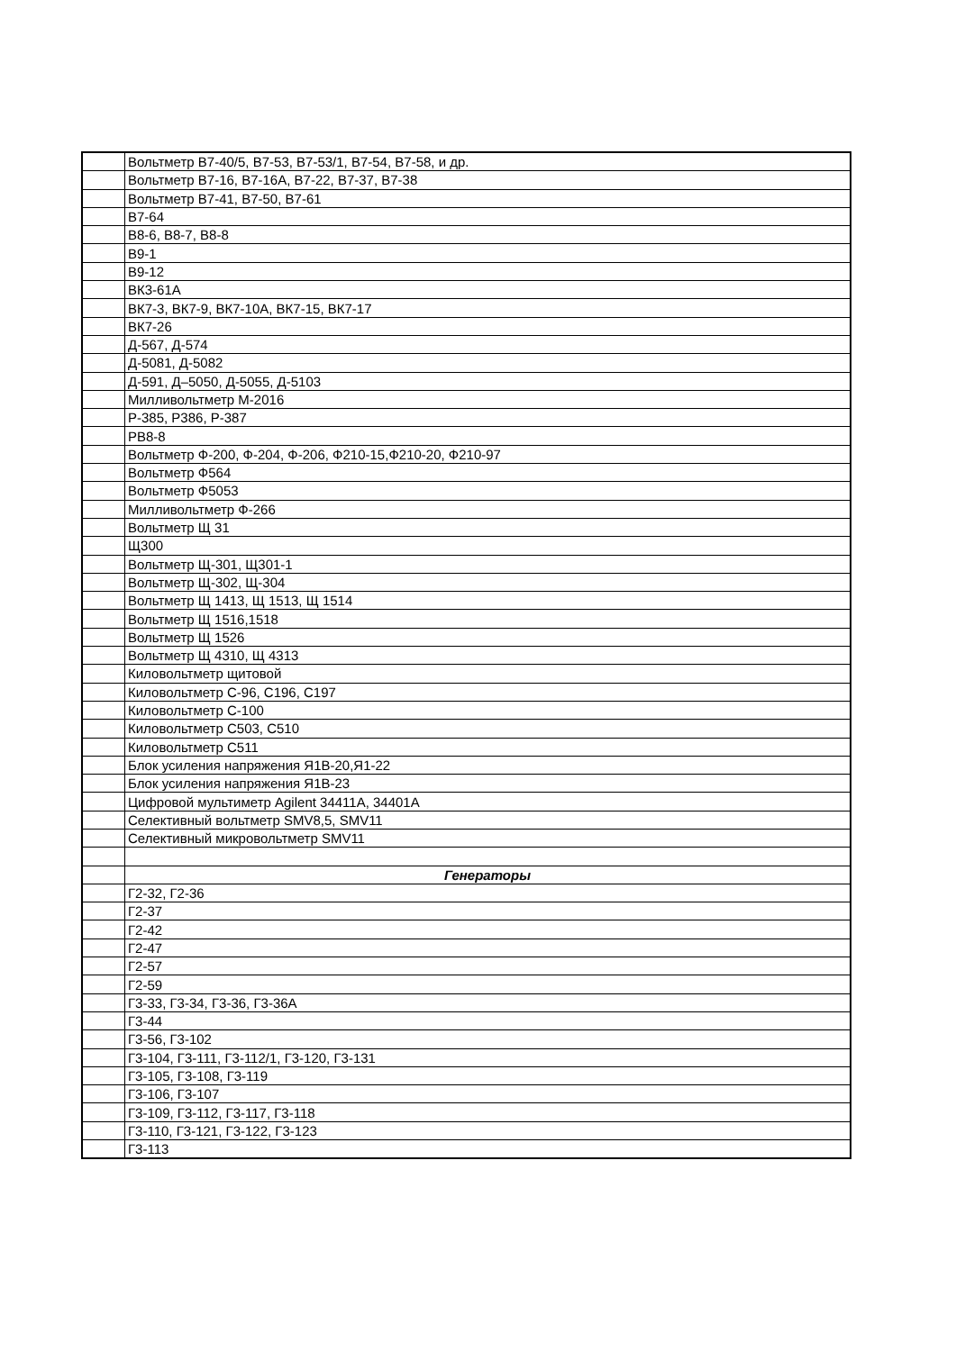| | Вольтметр В7-40/5, В7-53, В7-53/1, В7-54, В7-58, и др. |
| | Вольтметр В7-16, В7-16А, В7-22, В7-37, В7-38 |
| | Вольтметр В7-41, В7-50, В7-61 |
| | В7-64 |
| | В8-6, В8-7, В8-8 |
| | В9-1 |
| | В9-12 |
| | ВК3-61А |
| | ВК7-3, ВК7-9, ВК7-10А, ВК7-15, ВК7-17 |
| | ВК7-26 |
| | Д-567, Д-574 |
| | Д-5081, Д-5082 |
| | Д-591, Д–5050, Д-5055, Д-5103 |
| | Милливольтметр М-2016 |
| | Р-385, Р386, Р-387 |
| | РВ8-8 |
| | Вольтметр Ф-200, Ф-204, Ф-206, Ф210-15,Ф210-20, Ф210-97 |
| | Вольтметр Ф564 |
| | Вольтметр Ф5053 |
| | Милливольтметр Ф-266 |
| | Вольтметр Щ 31 |
| | Щ300 |
| | Вольтметр Щ-301, Щ301-1 |
| | Вольтметр Щ-302, Щ-304 |
| | Вольтметр Щ 1413, Щ 1513, Щ 1514 |
| | Вольтметр Щ 1516,1518 |
| | Вольтметр Щ 1526 |
| | Вольтметр Щ 4310, Щ 4313 |
| | Киловольтметр щитовой |
| | Киловольтметр С-96, С196, С197 |
| | Киловольтметр С-100 |
| | Киловольтметр С503, С510 |
| | Киловольтметр С511 |
| | Блок усиления напряжения Я1В-20,Я1-22 |
| | Блок усиления напряжения Я1В-23 |
| | Цифровой мультиметр Agilent 34411A, 34401A |
| | Селективный вольтметр SMV8,5, SMV11 |
| | Селективный микровольтметр SMV11 |
| | Генераторы |
| | Г2-32, Г2-36 |
| | Г2-37 |
| | Г2-42 |
| | Г2-47 |
| | Г2-57 |
| | Г2-59 |
| | Г3-33, Г3-34, Г3-36, Г3-36А |
| | Г3-44 |
| | Г3-56, Г3-102 |
| | Г3-104, Г3-111, Г3-112/1, Г3-120, Г3-131 |
| | Г3-105, Г3-108, Г3-119 |
| | Г3-106, Г3-107 |
| | Г3-109, Г3-112, Г3-117, Г3-118 |
| | Г3-110, Г3-121, Г3-122, Г3-123 |
| | Г3-113 |